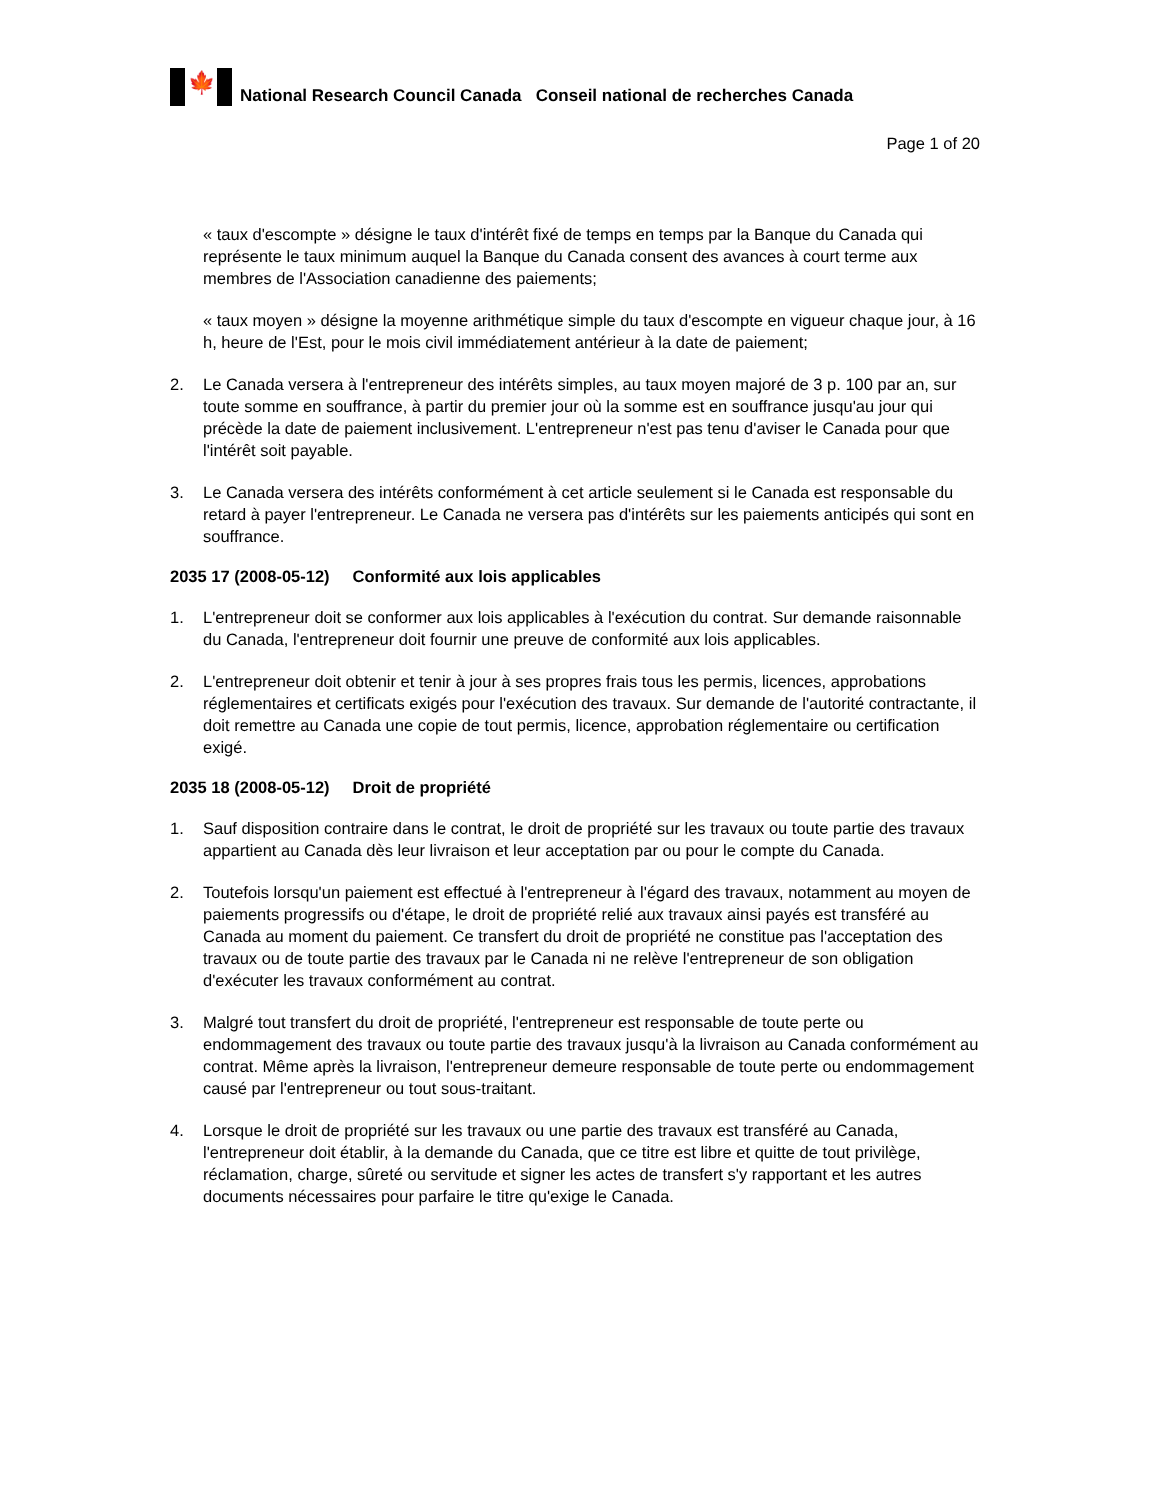🍁
National Research Council Canada Conseil national de recherches Canada
Page 1 of 20
« taux d'escompte » désigne le taux d'intérêt fixé de temps en temps par la Banque du Canada qui représente le taux minimum auquel la Banque du Canada consent des avances à court terme aux membres de l'Association canadienne des paiements;
« taux moyen » désigne la moyenne arithmétique simple du taux d'escompte en vigueur chaque jour, à 16 h, heure de l'Est, pour le mois civil immédiatement antérieur à la date de paiement;
2. Le Canada versera à l'entrepreneur des intérêts simples, au taux moyen majoré de 3 p. 100 par an, sur toute somme en souffrance, à partir du premier jour où la somme est en souffrance jusqu'au jour qui précède la date de paiement inclusivement. L'entrepreneur n'est pas tenu d'aviser le Canada pour que l'intérêt soit payable.
3. Le Canada versera des intérêts conformément à cet article seulement si le Canada est responsable du retard à payer l'entrepreneur. Le Canada ne versera pas d'intérêts sur les paiements anticipés qui sont en souffrance.
2035 17 (2008-05-12) Conformité aux lois applicables
1. L'entrepreneur doit se conformer aux lois applicables à l'exécution du contrat. Sur demande raisonnable du Canada, l'entrepreneur doit fournir une preuve de conformité aux lois applicables.
2. L'entrepreneur doit obtenir et tenir à jour à ses propres frais tous les permis, licences, approbations réglementaires et certificats exigés pour l'exécution des travaux. Sur demande de l'autorité contractante, il doit remettre au Canada une copie de tout permis, licence, approbation réglementaire ou certification exigé.
2035 18 (2008-05-12) Droit de propriété
1. Sauf disposition contraire dans le contrat, le droit de propriété sur les travaux ou toute partie des travaux appartient au Canada dès leur livraison et leur acceptation par ou pour le compte du Canada.
2. Toutefois lorsqu'un paiement est effectué à l'entrepreneur à l'égard des travaux, notamment au moyen de paiements progressifs ou d'étape, le droit de propriété relié aux travaux ainsi payés est transféré au Canada au moment du paiement. Ce transfert du droit de propriété ne constitue pas l'acceptation des travaux ou de toute partie des travaux par le Canada ni ne relève l'entrepreneur de son obligation d'exécuter les travaux conformément au contrat.
3. Malgré tout transfert du droit de propriété, l'entrepreneur est responsable de toute perte ou endommagement des travaux ou toute partie des travaux jusqu'à la livraison au Canada conformément au contrat. Même après la livraison, l'entrepreneur demeure responsable de toute perte ou endommagement causé par l'entrepreneur ou tout sous-traitant.
4. Lorsque le droit de propriété sur les travaux ou une partie des travaux est transféré au Canada, l'entrepreneur doit établir, à la demande du Canada, que ce titre est libre et quitte de tout privilège, réclamation, charge, sûreté ou servitude et signer les actes de transfert s'y rapportant et les autres documents nécessaires pour parfaire le titre qu'exige le Canada.